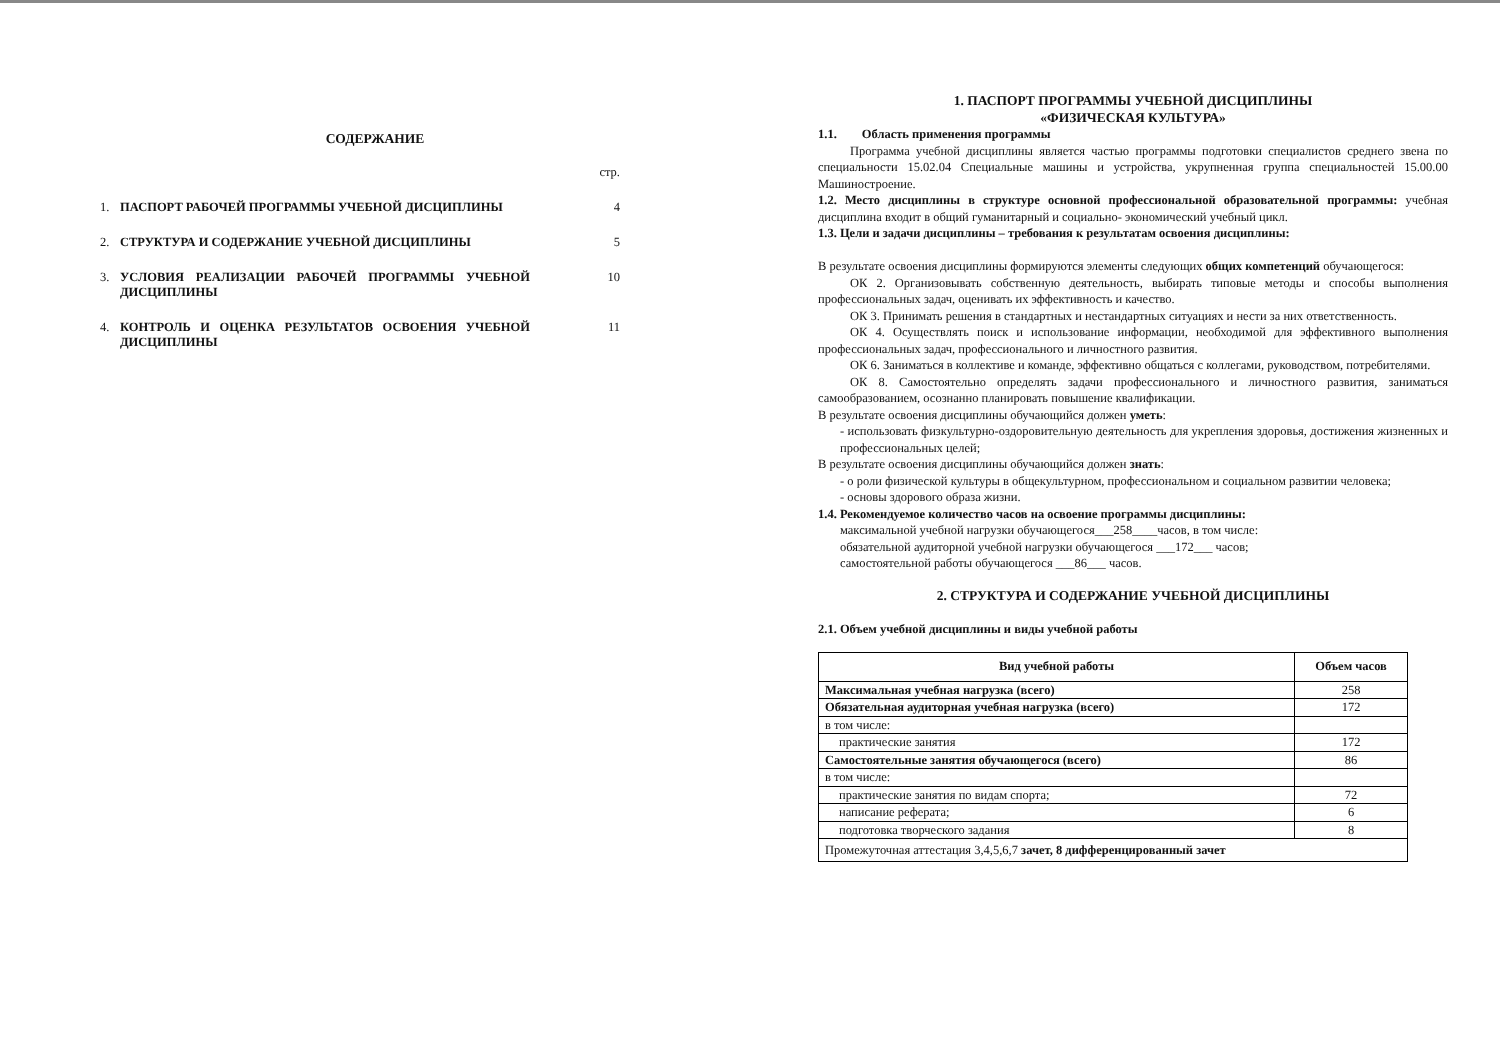СОДЕРЖАНИЕ
стр.
1. ПАСПОРТ РАБОЧЕЙ ПРОГРАММЫ УЧЕБНОЙ ДИСЦИПЛИНЫ 4
2. СТРУКТУРА И СОДЕРЖАНИЕ УЧЕБНОЙ ДИСЦИПЛИНЫ 5
3. УСЛОВИЯ РЕАЛИЗАЦИИ РАБОЧЕЙ ПРОГРАММЫ УЧЕБНОЙ ДИСЦИПЛИНЫ 10
4. КОНТРОЛЬ И ОЦЕНКА РЕЗУЛЬТАТОВ ОСВОЕНИЯ УЧЕБНОЙ ДИСЦИПЛИНЫ 11
1. ПАСПОРТ ПРОГРАММЫ УЧЕБНОЙ ДИСЦИПЛИНЫ
«ФИЗИЧЕСКАЯ КУЛЬТУРА»
1.1. Область применения программы
Программа учебной дисциплины является частью программы подготовки специалистов среднего звена по специальности 15.02.04 Специальные машины и устройства, укрупненная группа специальностей 15.00.00 Машиностроение.
1.2. Место дисциплины в структуре основной профессиональной образовательной программы: учебная дисциплина входит в общий гуманитарный и социально- экономический учебный цикл.
1.3. Цели и задачи дисциплины – требования к результатам освоения дисциплины:
В результате освоения дисциплины формируются элементы следующих общих компетенций обучающегося:
ОК 2. Организовывать собственную деятельность, выбирать типовые методы и способы выполнения профессиональных задач, оценивать их эффективность и качество.
ОК 3. Принимать решения в стандартных и нестандартных ситуациях и нести за них ответственность.
ОК 4. Осуществлять поиск и использование информации, необходимой для эффективного выполнения профессиональных задач, профессионального и личностного развития.
ОК 6. Заниматься в коллективе и команде, эффективно общаться с коллегами, руководством, потребителями.
ОК 8. Самостоятельно определять задачи профессионального и личностного развития, заниматься самообразованием, осознанно планировать повышение квалификации.
В результате освоения дисциплины обучающийся должен уметь:
- использовать физкультурно-оздоровительную деятельность для укрепления здоровья, достижения жизненных и профессиональных целей;
В результате освоения дисциплины обучающийся должен знать:
- о роли физической культуры в общекультурном, профессиональном и социальном развитии человека;
- основы здорового образа жизни.
1.4. Рекомендуемое количество часов на освоение программы дисциплины:
максимальной учебной нагрузки обучающегося___258____часов, в том числе:
обязательной аудиторной учебной нагрузки обучающегося ___172___ часов;
самостоятельной работы обучающегося ___86___ часов.
2. СТРУКТУРА И СОДЕРЖАНИЕ УЧЕБНОЙ ДИСЦИПЛИНЫ
2.1. Объем учебной дисциплины и виды учебной работы
| Вид учебной работы | Объем часов |
| --- | --- |
| Максимальная учебная нагрузка (всего) | 258 |
| Обязательная аудиторная учебная нагрузка (всего) | 172 |
| в том числе: | |
| практические занятия | 172 |
| Самостоятельные занятия обучающегося (всего) | 86 |
| в том числе: | |
| практические занятия по видам спорта; | 72 |
| написание реферата; | 6 |
| подготовка творческого задания | 8 |
| Промежуточная аттестация 3,4,5,6,7 зачет, 8 дифференцированный зачет | |